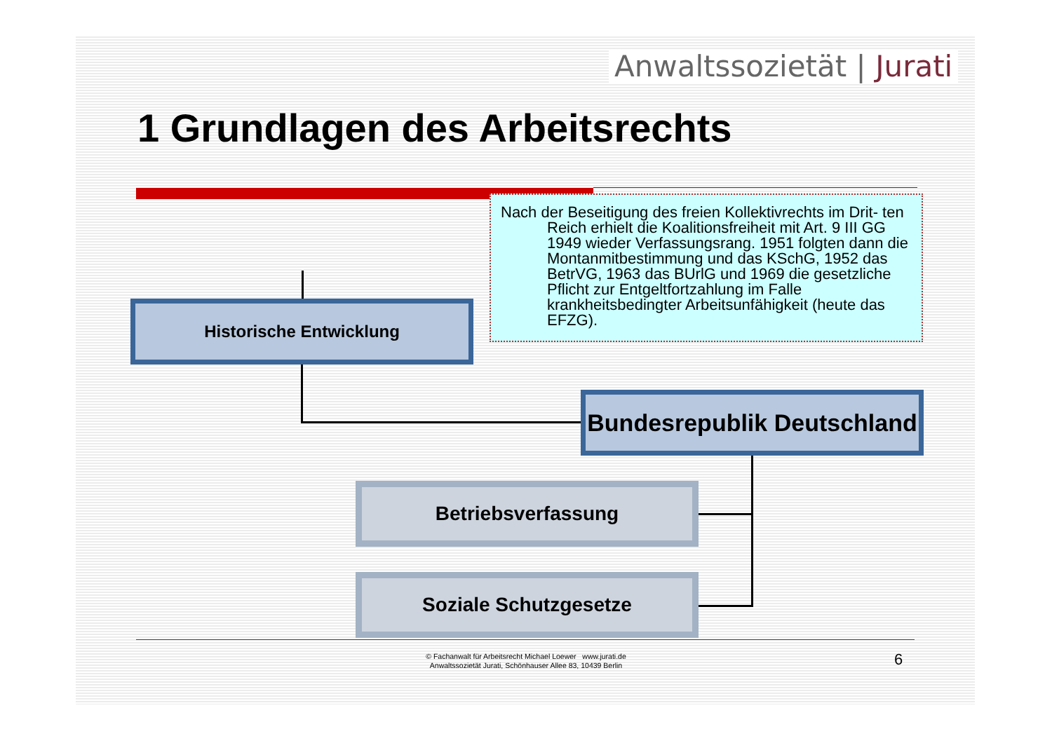Anwaltssozietät | Jurati
1 Grundlagen des Arbeitsrechts
Nach der Beseitigung des freien Kollektivrechts im Drit- ten Reich erhielt die Koalitionsfreiheit mit Art. 9 III GG 1949 wieder Verfassungsrang. 1951 folgten dann die Montanmitbestimmung und das KSchG, 1952 das BetrVG, 1963 das BUrlG und 1969 die gesetzliche Pflicht zur Entgeltfortzahlung im Falle krankheitsbedingter Arbeitsunfähigkeit (heute das EFZG).
Historische Entwicklung
Bundesrepublik Deutschland
Betriebsverfassung
Soziale Schutzgesetze
© Fachanwalt für Arbeitsrecht Michael Loewer www.jurati.de
Anwaltssozietät Jurati, Schönhauser Allee 83, 10439 Berlin
6